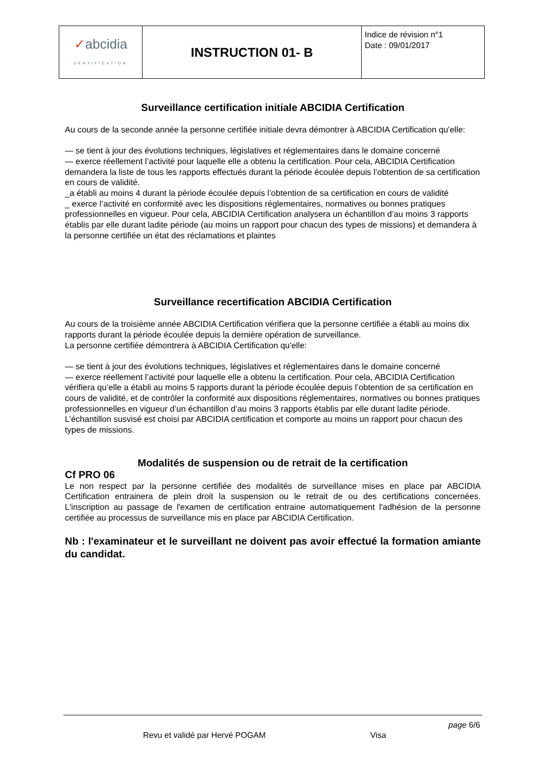| ✓ abcidia CERTIFICATION | INSTRUCTION 01- B | Indice de révision n°1 Date : 09/01/2017 |
Surveillance certification initiale ABCIDIA Certification
Au cours de la seconde année la personne certifiée initiale devra démontrer à ABCIDIA Certification qu'elle:
— se tient à jour des évolutions techniques, législatives et réglementaires dans le domaine concerné
— exerce réellement l’activité pour laquelle elle a obtenu la certification. Pour cela, ABCIDIA Certification demandera la liste de tous les rapports effectués durant la période écoulée depuis l’obtention de sa certification en cours de validité.
_a établi au moins 4 durant la période écoulée depuis l’obtention de sa certification en cours de validité
_ exerce l’activité en conformité avec les dispositions réglementaires, normatives ou bonnes pratiques professionnelles en vigueur. Pour cela, ABCIDIA Certification analysera un échantillon d’au moins 3 rapports établis par elle durant ladite période (au moins un rapport pour chacun des types de missions) et demandera à la personne certifiée un état des réclamations et plaintes
Surveillance recertification ABCIDIA Certification
Au cours de la troisième année ABCIDIA Certification vérifiera que la personne certifiée a établi au moins dix rapports durant la période écoulée depuis la dernière opération de surveillance.
La personne certifiée démontrera à ABCIDIA Certification qu'elle:
— se tient à jour des évolutions techniques, législatives et réglementaires dans le domaine concerné
— exerce réellement l’activité pour laquelle elle a obtenu la certification. Pour cela, ABCIDIA Certification vérifiera qu’elle a établi au moins 5 rapports durant la période écoulée depuis l’obtention de sa certification en cours de validité, et de contrôler la conformité aux dispositions réglementaires, normatives ou bonnes pratiques professionnelles en vigueur d’un échantillon d’au moins 3 rapports établis par elle durant ladite période. L’échantillon susvisé est choisi par ABCIDIA certification et comporte au moins un rapport pour chacun des types de missions.
Modalités de suspension ou de retrait de la certification
Cf PRO 06
Le non respect par la personne certifiée des modalités de surveillance mises en place par ABCIDIA Certification entrainera de plein droit la suspension ou le retrait de ou des certifications concernées. L'inscription au passage de l'examen de certification entraine automatiquement l'adhésion de la personne certifiée au processus de surveillance mis en place par ABCIDIA Certification.
Nb : l'examinateur et le surveillant ne doivent pas avoir effectué la formation amiante du candidat.
page 6/6
Revu et validé par Hervé POGAM Visa